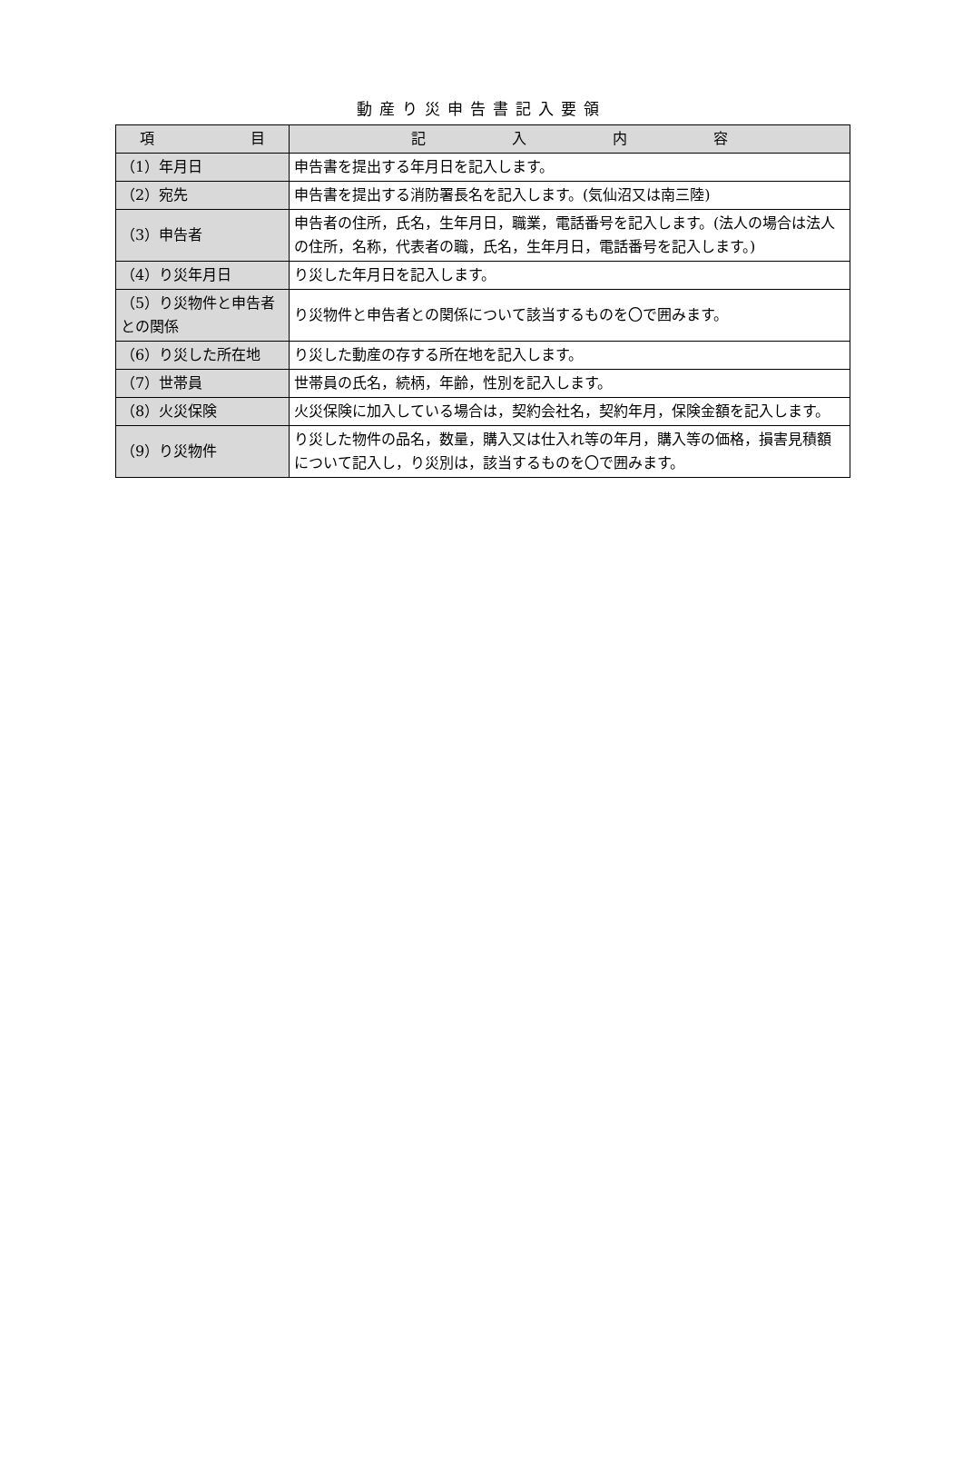動産り災申告書記入要領
| 項 目 | 記 入 内 容 |
| --- | --- |
| （1）年月日 | 申告書を提出する年月日を記入します。 |
| （2）宛先 | 申告書を提出する消防署長名を記入します。(気仙沼又は南三陸) |
| （3）申告者 | 申告者の住所，氏名，生年月日，職業，電話番号を記入します。(法人の場合は法人の住所，名称，代表者の職，氏名，生年月日，電話番号を記入します。) |
| （4）り災年月日 | り災した年月日を記入します。 |
| （5）り災物件と申告者との関係 | り災物件と申告者との関係について該当するものを〇で囲みます。 |
| （6）り災した所在地 | り災した動産の存する所在地を記入します。 |
| （7）世帯員 | 世帯員の氏名，続柄，年齢，性別を記入します。 |
| （8）火災保険 | 火災保険に加入している場合は，契約会社名，契約年月，保険金額を記入します。 |
| （9）り災物件 | り災した物件の品名，数量，購入又は仕入れ等の年月，購入等の価格，損害見積額について記入し，り災別は，該当するものを〇で囲みます。 |